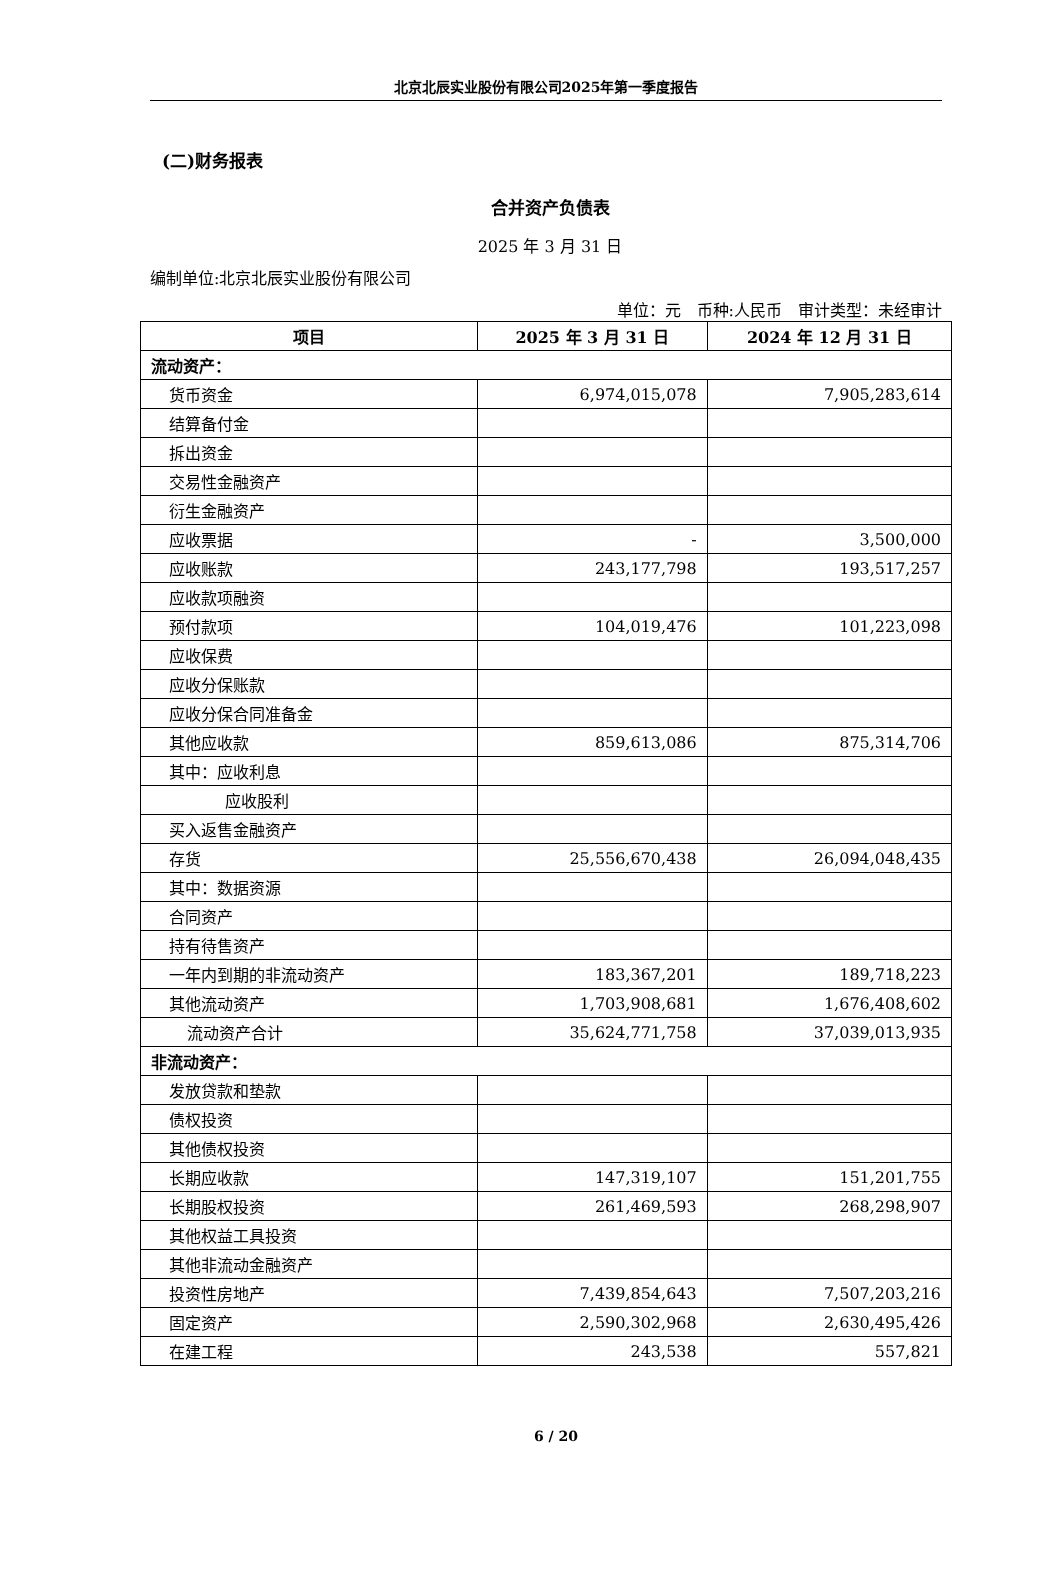北京北辰实业股份有限公司2025年第一季度报告
(二)财务报表
合并资产负债表
2025 年 3 月 31 日
编制单位:北京北辰实业股份有限公司
单位：元　币种:人民币　审计类型：未经审计
| 项目 | 2025 年 3 月 31 日 | 2024 年 12 月 31 日 |
| --- | --- | --- |
| 流动资产： | | |
| 货币资金 | 6,974,015,078 | 7,905,283,614 |
| 结算备付金 | | |
| 拆出资金 | | |
| 交易性金融资产 | | |
| 衍生金融资产 | | |
| 应收票据 | - | 3,500,000 |
| 应收账款 | 243,177,798 | 193,517,257 |
| 应收款项融资 | | |
| 预付款项 | 104,019,476 | 101,223,098 |
| 应收保费 | | |
| 应收分保账款 | | |
| 应收分保合同准备金 | | |
| 其他应收款 | 859,613,086 | 875,314,706 |
| 其中：应收利息 | | |
| 应收股利 | | |
| 买入返售金融资产 | | |
| 存货 | 25,556,670,438 | 26,094,048,435 |
| 其中：数据资源 | | |
| 合同资产 | | |
| 持有待售资产 | | |
| 一年内到期的非流动资产 | 183,367,201 | 189,718,223 |
| 其他流动资产 | 1,703,908,681 | 1,676,408,602 |
| 流动资产合计 | 35,624,771,758 | 37,039,013,935 |
| 非流动资产： | | |
| 发放贷款和垫款 | | |
| 债权投资 | | |
| 其他债权投资 | | |
| 长期应收款 | 147,319,107 | 151,201,755 |
| 长期股权投资 | 261,469,593 | 268,298,907 |
| 其他权益工具投资 | | |
| 其他非流动金融资产 | | |
| 投资性房地产 | 7,439,854,643 | 7,507,203,216 |
| 固定资产 | 2,590,302,968 | 2,630,495,426 |
| 在建工程 | 243,538 | 557,821 |
6 / 20